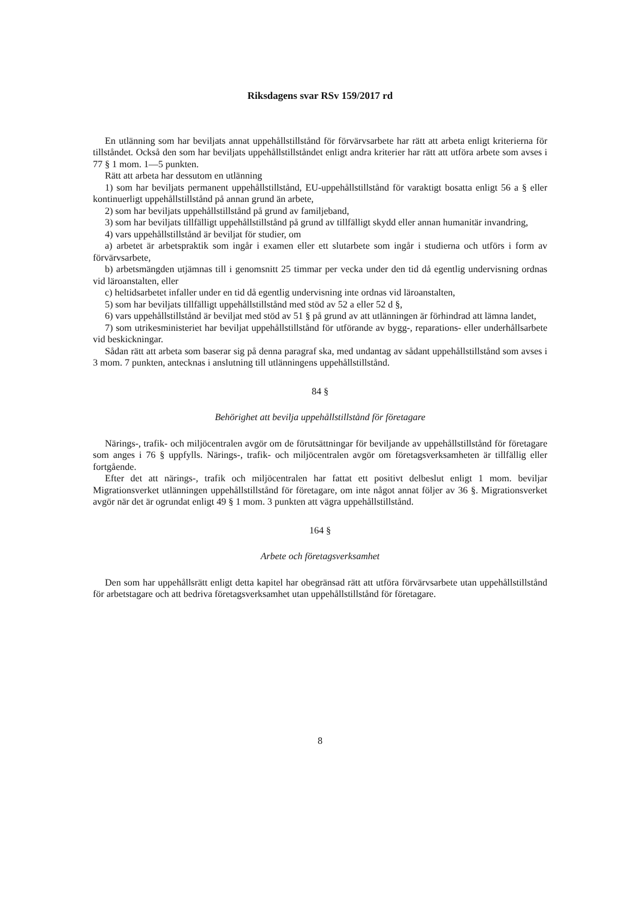Riksdagens svar RSv 159/2017 rd
En utlänning som har beviljats annat uppehållstillstånd för förvärvsarbete har rätt att arbeta enligt kriterierna för tillståndet. Också den som har beviljats uppehållstillståndet enligt andra kriterier har rätt att utföra arbete som avses i 77 § 1 mom. 1—5 punkten.
Rätt att arbeta har dessutom en utlänning
1) som har beviljats permanent uppehållstillstånd, EU-uppehållstillstånd för varaktigt bosatta enligt 56 a § eller kontinuerligt uppehållstillstånd på annan grund än arbete,
2) som har beviljats uppehållstillstånd på grund av familjeband,
3) som har beviljats tillfälligt uppehållstillstånd på grund av tillfälligt skydd eller annan humanitär invandring,
4) vars uppehållstillstånd är beviljat för studier, om
a) arbetet är arbetspraktik som ingår i examen eller ett slutarbete som ingår i studierna och utförs i form av förvärvsarbete,
b) arbetsmängden utjämnas till i genomsnitt 25 timmar per vecka under den tid då egentlig undervisning ordnas vid läroanstalten, eller
c) heltidsarbetet infaller under en tid då egentlig undervisning inte ordnas vid läroanstalten,
5) som har beviljats tillfälligt uppehållstillstånd med stöd av 52 a eller 52 d §,
6) vars uppehållstillstånd är beviljat med stöd av 51 § på grund av att utlänningen är förhindrad att lämna landet,
7) som utrikesministeriet har beviljat uppehållstillstånd för utförande av bygg-, reparations- eller underhållsarbete vid beskickningar.
Sådan rätt att arbeta som baserar sig på denna paragraf ska, med undantag av sådant uppehållstillstånd som avses i 3 mom. 7 punkten, antecknas i anslutning till utlänningens uppehållstillstånd.
84 §
Behörighet att bevilja uppehållstillstånd för företagare
Närings-, trafik- och miljöcentralen avgör om de förutsättningar för beviljande av uppehållstillstånd för företagare som anges i 76 § uppfylls. Närings-, trafik- och miljöcentralen avgör om företagsverksamheten är tillfällig eller fortgående.
Efter det att närings-, trafik och miljöcentralen har fattat ett positivt delbeslut enligt 1 mom. beviljar Migrationsverket utlänningen uppehållstillstånd för företagare, om inte något annat följer av 36 §. Migrationsverket avgör när det är ogrundat enligt 49 § 1 mom. 3 punkten att vägra uppehållstillstånd.
164 §
Arbete och företagsverksamhet
Den som har uppehållsrätt enligt detta kapitel har obegränsad rätt att utföra förvärvsarbete utan uppehållstillstånd för arbetstagare och att bedriva företagsverksamhet utan uppehållstillstånd för företagare.
8